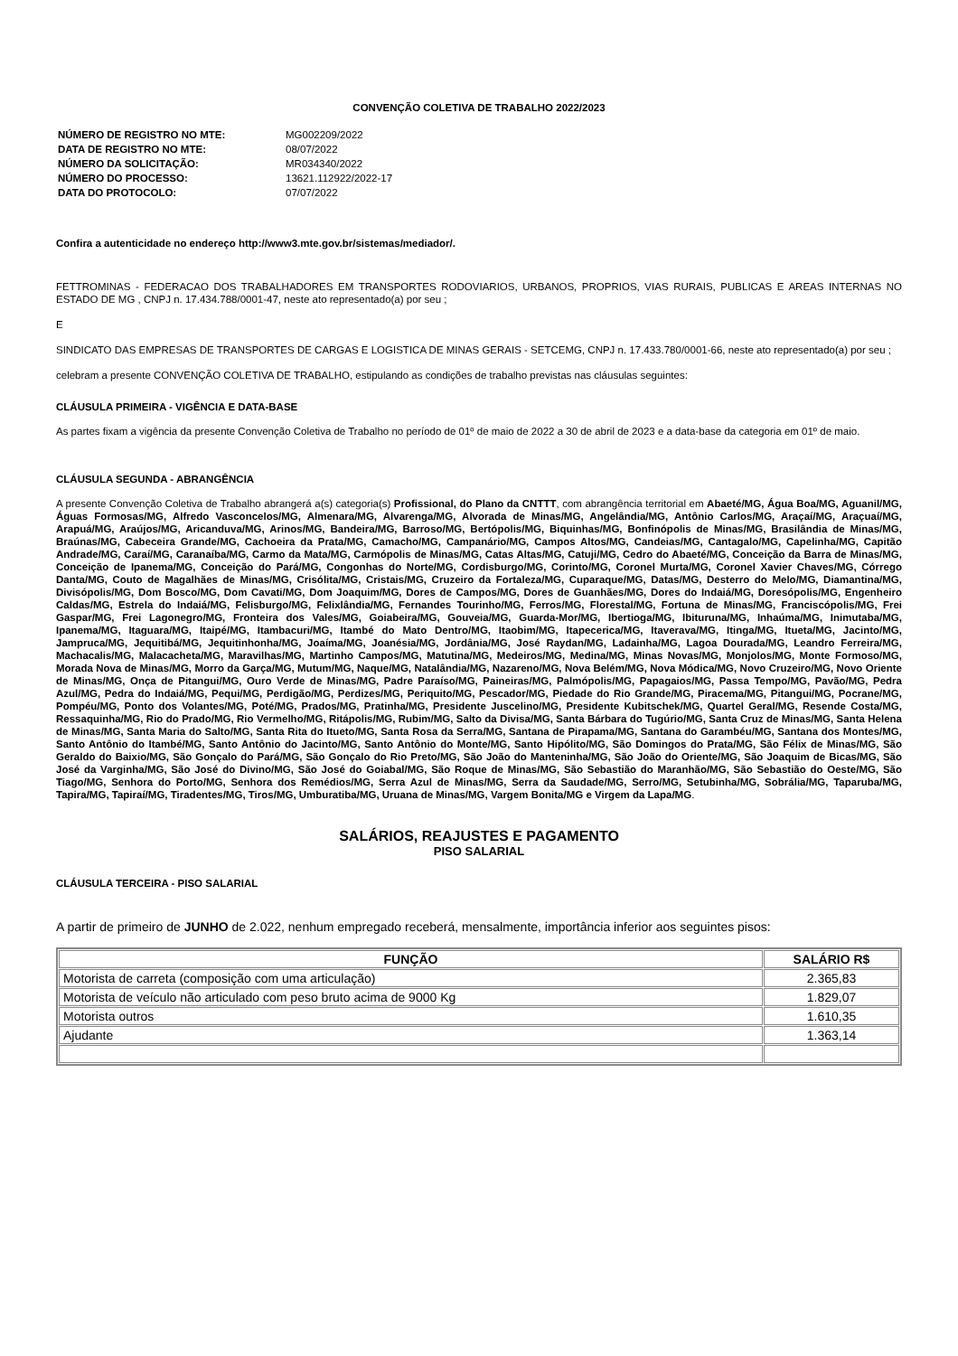CONVENÇÃO COLETIVA DE TRABALHO 2022/2023
| NÚMERO DE REGISTRO NO MTE: | MG002209/2022 |
| DATA DE REGISTRO NO MTE: | 08/07/2022 |
| NÚMERO DA SOLICITAÇÃO: | MR034340/2022 |
| NÚMERO DO PROCESSO: | 13621.112922/2022-17 |
| DATA DO PROTOCOLO: | 07/07/2022 |
Confira a autenticidade no endereço http://www3.mte.gov.br/sistemas/mediador/.
FETTROMINAS - FEDERACAO DOS TRABALHADORES EM TRANSPORTES RODOVIARIOS, URBANOS, PROPRIOS, VIAS RURAIS, PUBLICAS E AREAS INTERNAS NO ESTADO DE MG , CNPJ n. 17.434.788/0001-47, neste ato representado(a) por seu ;
E
SINDICATO DAS EMPRESAS DE TRANSPORTES DE CARGAS E LOGISTICA DE MINAS GERAIS - SETCEMG, CNPJ n. 17.433.780/0001-66, neste ato representado(a) por seu ;
celebram a presente CONVENÇÃO COLETIVA DE TRABALHO, estipulando as condições de trabalho previstas nas cláusulas seguintes:
CLÁUSULA PRIMEIRA - VIGÊNCIA E DATA-BASE
As partes fixam a vigência da presente Convenção Coletiva de Trabalho no período de 01º de maio de 2022 a 30 de abril de 2023 e a data-base da categoria em 01º de maio.
CLÁUSULA SEGUNDA - ABRANGÊNCIA
A presente Convenção Coletiva de Trabalho abrangerá a(s) categoria(s) Profissional, do Plano da CNTTT, com abrangência territorial em Abaeté/MG, Água Boa/MG, Aguanil/MG, Águas Formosas/MG, Alfredo Vasconcelos/MG, Almenara/MG, Alvarenga/MG, Alvorada de Minas/MG, Angelândia/MG, Antônio Carlos/MG, Araçaí/MG, Araçuaí/MG, Arapuá/MG, Araújos/MG, Aricanduva/MG, Arinos/MG, Bandeira/MG, Barroso/MG, Bertópolis/MG, Biquinhas/MG, Bonfinópolis de Minas/MG, Brasilândia de Minas/MG, Braúnas/MG, Cabeceira Grande/MG, Cachoeira da Prata/MG, Camacho/MG, Campanário/MG, Campos Altos/MG, Candeias/MG, Cantagalo/MG, Capelinha/MG, Capitão Andrade/MG, Caraí/MG, Caranaíba/MG, Carmo da Mata/MG, Carmópolis de Minas/MG, Catas Altas/MG, Catuji/MG, Cedro do Abaeté/MG, Conceição da Barra de Minas/MG, Conceição de Ipanema/MG, Conceição do Pará/MG, Congonhas do Norte/MG, Cordisburgo/MG, Corinto/MG, Coronel Murta/MG, Coronel Xavier Chaves/MG, Córrego Danta/MG, Couto de Magalhães de Minas/MG, Crisólita/MG, Cristais/MG, Cruzeiro da Fortaleza/MG, Cuparaque/MG, Datas/MG, Desterro do Melo/MG, Diamantina/MG, Divisópolis/MG, Dom Bosco/MG, Dom Cavati/MG, Dom Joaquim/MG, Dores de Campos/MG, Dores de Guanhães/MG, Dores do Indaiá/MG, Doresópolis/MG, Engenheiro Caldas/MG, Estrela do Indaiá/MG, Felisburgo/MG, Felixlândia/MG, Fernandes Tourinho/MG, Ferros/MG, Florestal/MG, Fortuna de Minas/MG, Franciscópolis/MG, Frei Gaspar/MG, Frei Lagonegro/MG, Fronteira dos Vales/MG, Goiabeira/MG, Gouveia/MG, Guarda-Mor/MG, Ibertioga/MG, Ibituruna/MG, Inhaúma/MG, Inimutaba/MG, Ipanema/MG, Itaguara/MG, Itaipé/MG, Itambacuri/MG, Itambé do Mato Dentro/MG, Itaobim/MG, Itapecerica/MG, Itaverava/MG, Itinga/MG, Itueta/MG, Jacinto/MG, Jampruca/MG, Jequitibá/MG, Jequitinhonha/MG, Joaíma/MG, Joanésia/MG, Jordânia/MG, José Raydan/MG, Ladainha/MG, Lagoa Dourada/MG, Leandro Ferreira/MG, Machacalis/MG, Malacacheta/MG, Maravilhas/MG, Martinho Campos/MG, Matutina/MG, Medeiros/MG, Medina/MG, Minas Novas/MG, Monjolos/MG, Monte Formoso/MG, Morada Nova de Minas/MG, Morro da Garça/MG, Mutum/MG, Naque/MG, Natalândia/MG, Nazareno/MG, Nova Belém/MG, Nova Módica/MG, Novo Cruzeiro/MG, Novo Oriente de Minas/MG, Onça de Pitangui/MG, Ouro Verde de Minas/MG, Padre Paraíso/MG, Paineiras/MG, Palmópolis/MG, Papagaios/MG, Passa Tempo/MG, Pavão/MG, Pedra Azul/MG, Pedra do Indaiá/MG, Pequi/MG, Perdigão/MG, Perdizes/MG, Periquito/MG, Pescador/MG, Piedade do Rio Grande/MG, Piracema/MG, Pitangui/MG, Pocrane/MG, Pompéu/MG, Ponto dos Volantes/MG, Poté/MG, Prados/MG, Pratinha/MG, Presidente Juscelino/MG, Presidente Kubitschek/MG, Quartel Geral/MG, Resende Costa/MG, Ressaquinha/MG, Rio do Prado/MG, Rio Vermelho/MG, Ritápolis/MG, Rubim/MG, Salto da Divisa/MG, Santa Bárbara do Tugúrio/MG, Santa Cruz de Minas/MG, Santa Helena de Minas/MG, Santa Maria do Salto/MG, Santa Rita do Itueto/MG, Santa Rosa da Serra/MG, Santana de Pirapama/MG, Santana do Garambéu/MG, Santana dos Montes/MG, Santo Antônio do Itambé/MG, Santo Antônio do Jacinto/MG, Santo Antônio do Monte/MG, Santo Hipólito/MG, São Domingos do Prata/MG, São Félix de Minas/MG, São Geraldo do Baixio/MG, São Gonçalo do Pará/MG, São Gonçalo do Rio Preto/MG, São João do Manteninha/MG, São João do Oriente/MG, São Joaquim de Bicas/MG, São José da Varginha/MG, São José do Divino/MG, São José do Goiabal/MG, São Roque de Minas/MG, São Sebastião do Maranhão/MG, São Sebastião do Oeste/MG, São Tiago/MG, Senhora do Porto/MG, Senhora dos Remédios/MG, Serra Azul de Minas/MG, Serra da Saudade/MG, Serro/MG, Setubinha/MG, Sobrália/MG, Taparuba/MG, Tapira/MG, Tapiraí/MG, Tiradentes/MG, Tiros/MG, Umburatiba/MG, Uruana de Minas/MG, Vargem Bonita/MG e Virgem da Lapa/MG.
SALÁRIOS, REAJUSTES E PAGAMENTO
PISO SALARIAL
CLÁUSULA TERCEIRA - PISO SALARIAL
A partir de primeiro de JUNHO de 2.022, nenhum empregado receberá, mensalmente, importância inferior aos seguintes pisos:
| FUNÇÃO | SALÁRIO R$ |
| --- | --- |
| Motorista de carreta (composição com uma articulação) | 2.365,83 |
| Motorista de veículo não articulado com peso bruto acima de 9000 Kg | 1.829,07 |
| Motorista outros | 1.610,35 |
| Ajudante | 1.363,14 |